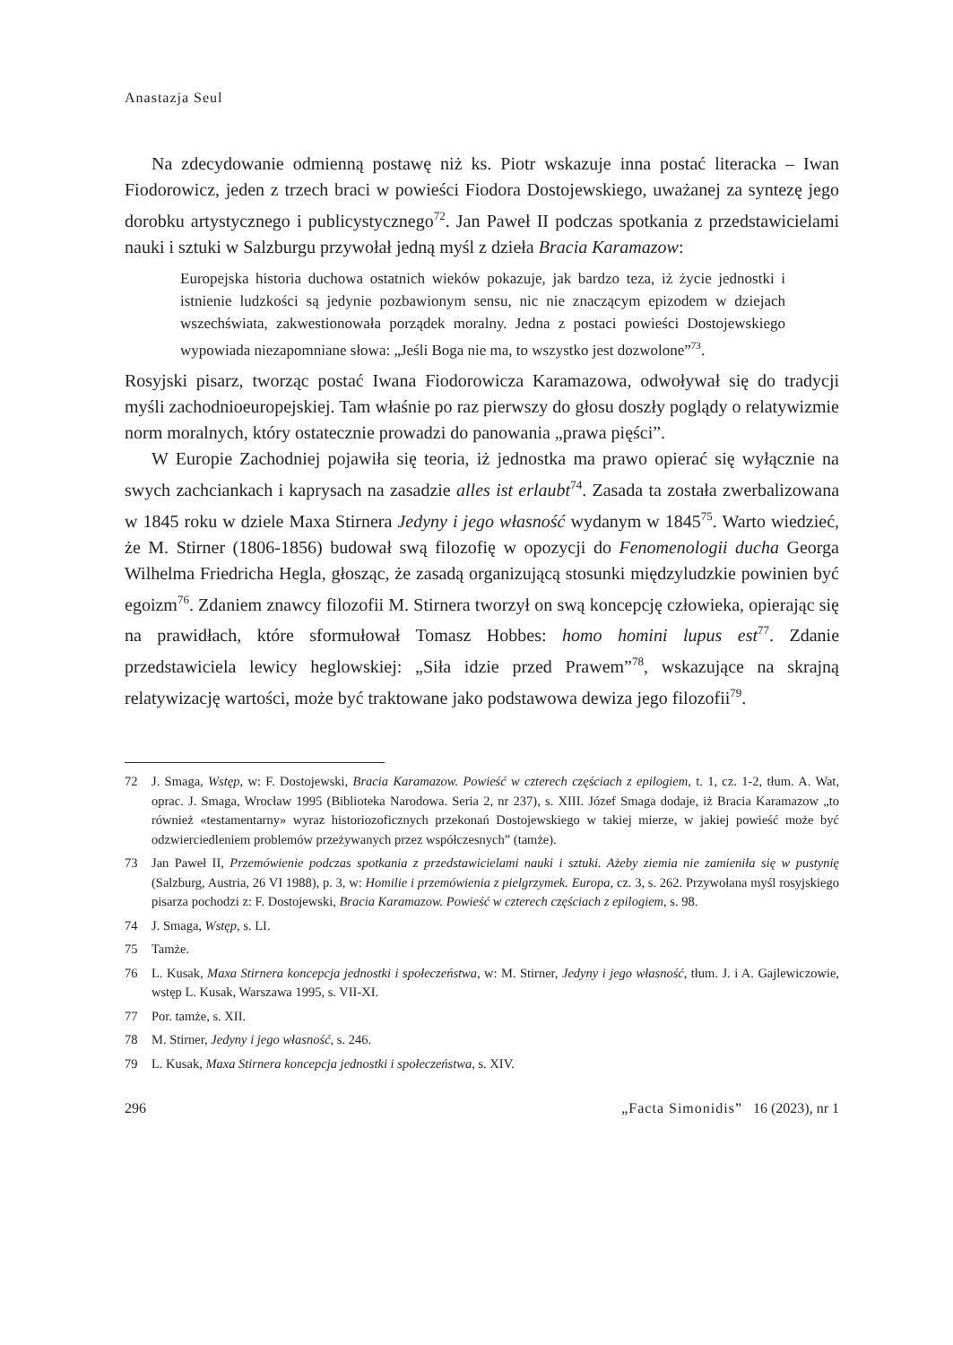Anastazja Seul
Na zdecydowanie odmienną postawę niż ks. Piotr wskazuje inna postać literacka – Iwan Fiodorowicz, jeden z trzech braci w powieści Fiodora Dostojewskiego, uważanej za syntezę jego dorobku artystycznego i publicystycznego<sup>72</sup>. Jan Paweł II podczas spotkania z przedstawicielami nauki i sztuki w Salzburgu przywołał jedną myśl z dzieła Bracia Karamazow:
Europejska historia duchowa ostatnich wieków pokazuje, jak bardzo teza, iż życie jednostki i istnienie ludzkości są jedynie pozbawionym sensu, nic nie znaczącym epizodem w dziejach wszechświata, zakwestionowała porządek moralny. Jedna z postaci powieści Dostojewskiego wypowiada niezapomniane słowa: „Jeśli Boga nie ma, to wszystko jest dozwolone”<sup>73</sup>.
Rosyjski pisarz, tworząc postać Iwana Fiodorowicza Karamazowa, odwoływał się do tradycji myśli zachodnioeuropejskiej. Tam właśnie po raz pierwszy do głosu doszły poglądy o relatywizmie norm moralnych, który ostatecznie prowadzi do panowania „prawa pięści”.
W Europie Zachodniej pojawiła się teoria, iż jednostka ma prawo opierać się wyłącznie na swych zachciankach i kaprysach na zasadzie alles ist erlaubt<sup>74</sup>. Zasada ta została zwerbalizowana w 1845 roku w dziele Maxa Stirnera Jedyny i jego własność wydanym w 1845<sup>75</sup>. Warto wiedzieć, że M. Stirner (1806-1856) budował swą filozofię w opozycji do Fenomenologii ducha Georga Wilhelma Friedricha Hegla, głosząc, że zasadą organizującą stosunki międzyludzkie powinien być egoizm<sup>76</sup>. Zdaniem znawcy filozofii M. Stirnera tworzył on swą koncepcję człowieka, opierając się na prawidłach, które sformułował Tomasz Hobbes: homo homini lupus est<sup>77</sup>. Zdanie przedstawiciela lewicy heglowskiej: „Siła idzie przed Prawem”<sup>78</sup>, wskazujące na skrajną relatywizację wartości, może być traktowane jako podstawowa dewiza jego filozofii<sup>79</sup>.
72 J. Smaga, Wstęp, w: F. Dostojewski, Bracia Karamazow. Powieść w czterech częściach z epilogiem, t. 1, cz. 1-2, tłum. A. Wat, oprac. J. Smaga, Wrocław 1995 (Biblioteka Narodowa. Seria 2, nr 237), s. XIII. Józef Smaga dodaje, iż Bracia Karamazow „to również «testamentarny» wyraz historiozoficznych przekonań Dostojewskiego w takiej mierze, w jakiej powieść może być odzwierciedleniem problemów przeżywanych przez współczesnych” (tamże).
73 Jan Paweł II, Przemówienie podczas spotkania z przedstawicielami nauki i sztuki. Ażeby ziemia nie zamieniła się w pustynię (Salzburg, Austria, 26 VI 1988), p. 3, w: Homilie i przemówienia z pielgrzymek. Europa, cz. 3, s. 262. Przywołana myśl rosyjskiego pisarza pochodzi z: F. Dostojewski, Bracia Karamazow. Powieść w czterech częściach z epilogiem, s. 98.
74 J. Smaga, Wstęp, s. LI.
75 Tamże.
76 L. Kusak, Maxa Stirnera koncepcja jednostki i społeczeństwa, w: M. Stirner, Jedyny i jego własność, tłum. J. i A. Gajlewiczowie, wstęp L. Kusak, Warszawa 1995, s. VII-XI.
77 Por. tamże, s. XII.
78 M. Stirner, Jedyny i jego własność, s. 246.
79 L. Kusak, Maxa Stirnera koncepcja jednostki i społeczeństwa, s. XIV.
296 „Facta Simonidis” 16 (2023), nr 1